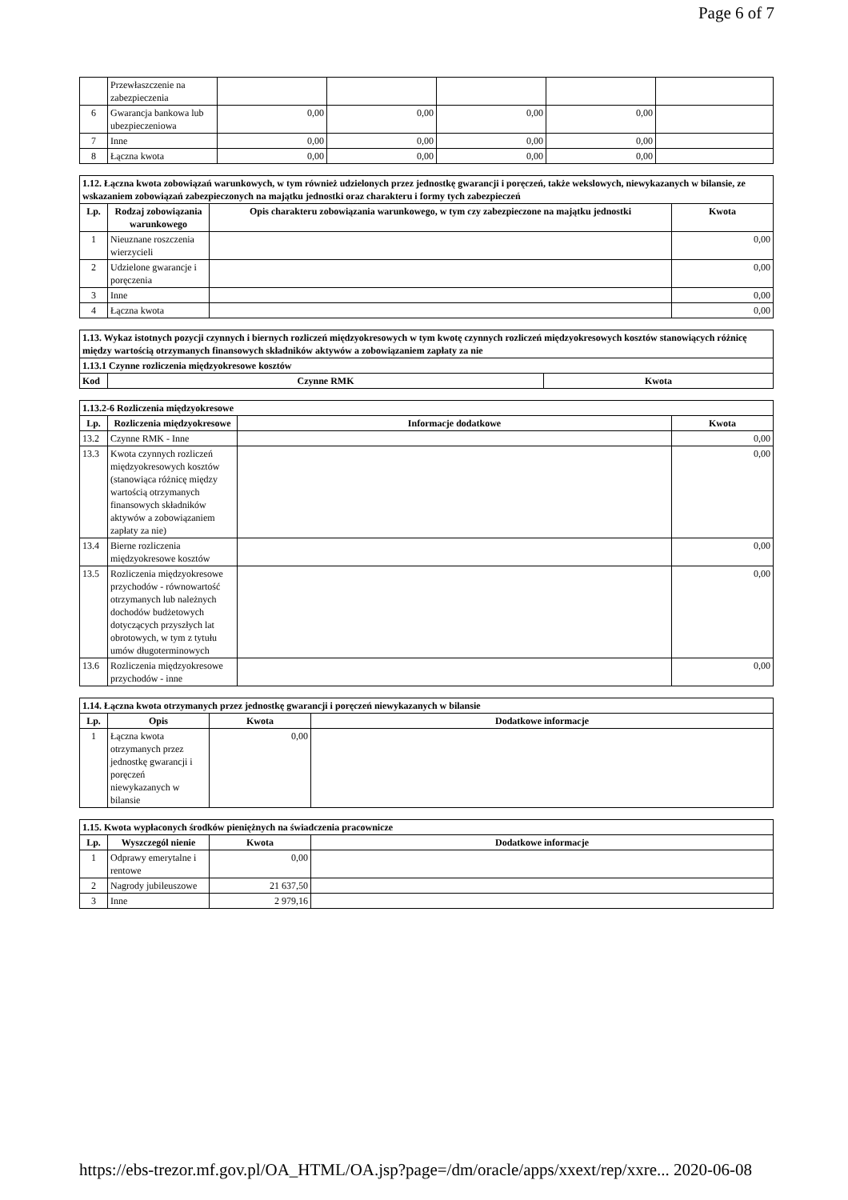Page 6 of 7
| | Przewłaszczenie na zabezpieczenia | | | | | |
| 6 | Gwarancja bankowa lub ubezpieczeniowa | 0,00 | 0,00 | 0,00 | 0,00 | |
| 7 | Inne | 0,00 | 0,00 | 0,00 | 0,00 | |
| 8 | Łączna kwota | 0,00 | 0,00 | 0,00 | 0,00 | |
| 1.12. Łączna kwota zobowiązań warunkowych, w tym również udzielonych przez jednostkę gwarancji i poręczeń, także wekslowych, niewykazanych w bilansie, ze wskazaniem zobowiązań zabezpieczonych na majątku jednostki oraz charakteru i formy tych zabezpieczeń | | | |
| Lp. | Rodzaj zobowiązania warunkowego | Opis charakteru zobowiązania warunkowego, w tym czy zabezpieczone na majątku jednostki | Kwota |
| 1 | Nieuznane roszczenia wierzycieli | | 0,00 |
| 2 | Udzielone gwarancje i poręczenia | | 0,00 |
| 3 | Inne | | 0,00 |
| 4 | Łączna kwota | | 0,00 |
| 1.13. Wykaz istotnych pozycji czynnych i biernych rozliczeń międzyokresowych w tym kwotę czynnych rozliczeń międzyokresowych kosztów stanowiących różnicę między wartością otrzymanych finansowych składników aktywów a zobowiązaniem zapłaty za nie | | |
| 1.13.1 Czynne rozliczenia międzyokresowe kosztów | | |
| Kod | Czynne RMK | Kwota |
| 1.13.2-6 Rozliczenia międzyokresowe | | | |
| Lp. | Rozliczenia międzyokresowe | Informacje dodatkowe | Kwota |
| 13.2 | Czynne RMK - Inne | | 0,00 |
| 13.3 | Kwota czynnych rozliczeń międzyokresowych kosztów (stanowiąca różnicę między wartością otrzymanych finansowych składników aktywów a zobowiązaniem zapłaty za nie) | | 0,00 |
| 13.4 | Bierne rozliczenia międzyokresowe kosztów | | 0,00 |
| 13.5 | Rozliczenia międzyokresowe przychodów - równowartość otrzymanych lub należnych dochodów budżetowych dotyczących przyszłych lat obrotowych, w tym z tytułu umów długoterminowych | | 0,00 |
| 13.6 | Rozliczenia międzyokresowe przychodów - inne | | 0,00 |
| 1.14. Łączna kwota otrzymanych przez jednostkę gwarancji i poręczeń niewykazanych w bilansie | | | |
| Lp. | Opis | Kwota | Dodatkowe informacje |
| 1 | Łączna kwota otrzymanych przez jednostkę gwarancji i poręczeń niewykazanych w bilansie | 0,00 | |
| 1.15. Kwota wypłaconych środków pieniężnych na świadczenia pracownicze | | | |
| Lp. | Wyszczegól nienie | Kwota | Dodatkowe informacje |
| 1 | Odprawy emerytalne i rentowe | 0,00 | |
| 2 | Nagrody jubileuszowe | 21 637,50 | |
| 3 | Inne | 2 979,16 | |
https://ebs-trezor.mf.gov.pl/OA_HTML/OA.jsp?page=/dm/oracle/apps/xxext/rep/xxre... 2020-06-08